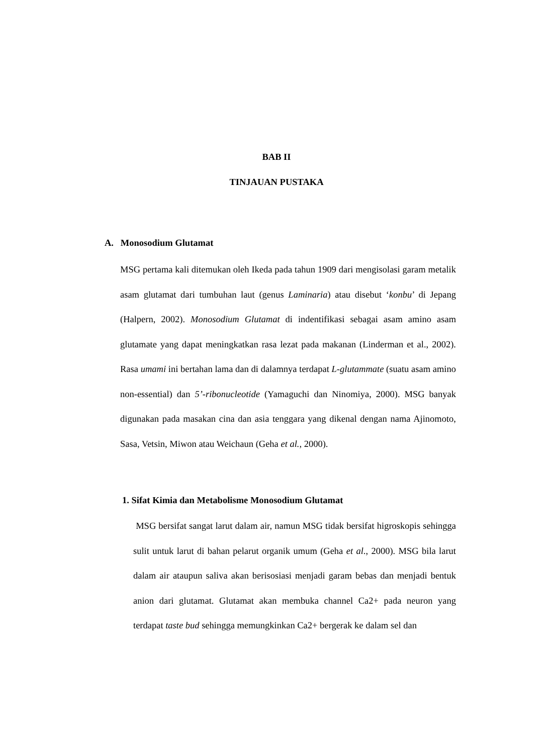BAB II
TINJAUAN PUSTAKA
A. Monosodium Glutamat
MSG pertama kali ditemukan oleh Ikeda pada tahun 1909 dari mengisolasi garam metalik asam glutamat dari tumbuhan laut (genus Laminaria) atau disebut ‘konbu’ di Jepang (Halpern, 2002). Monosodium Glutamat di indentifikasi sebagai asam amino asam glutamate yang dapat meningkatkan rasa lezat pada makanan (Linderman et al., 2002). Rasa umami ini bertahan lama dan di dalamnya terdapat L-glutammate (suatu asam amino non-essential) dan 5’-ribonucleotide (Yamaguchi dan Ninomiya, 2000). MSG banyak digunakan pada masakan cina dan asia tenggara yang dikenal dengan nama Ajinomoto, Sasa, Vetsin, Miwon atau Weichaun (Geha et al., 2000).
1. Sifat Kimia dan Metabolisme Monosodium Glutamat
MSG bersifat sangat larut dalam air, namun MSG tidak bersifat higroskopis sehingga sulit untuk larut di bahan pelarut organik umum (Geha et al., 2000). MSG bila larut dalam air ataupun saliva akan berisosiasi menjadi garam bebas dan menjadi bentuk anion dari glutamat. Glutamat akan membuka channel Ca2+ pada neuron yang terdapat taste bud sehingga memungkinkan Ca2+ bergerak ke dalam sel dan